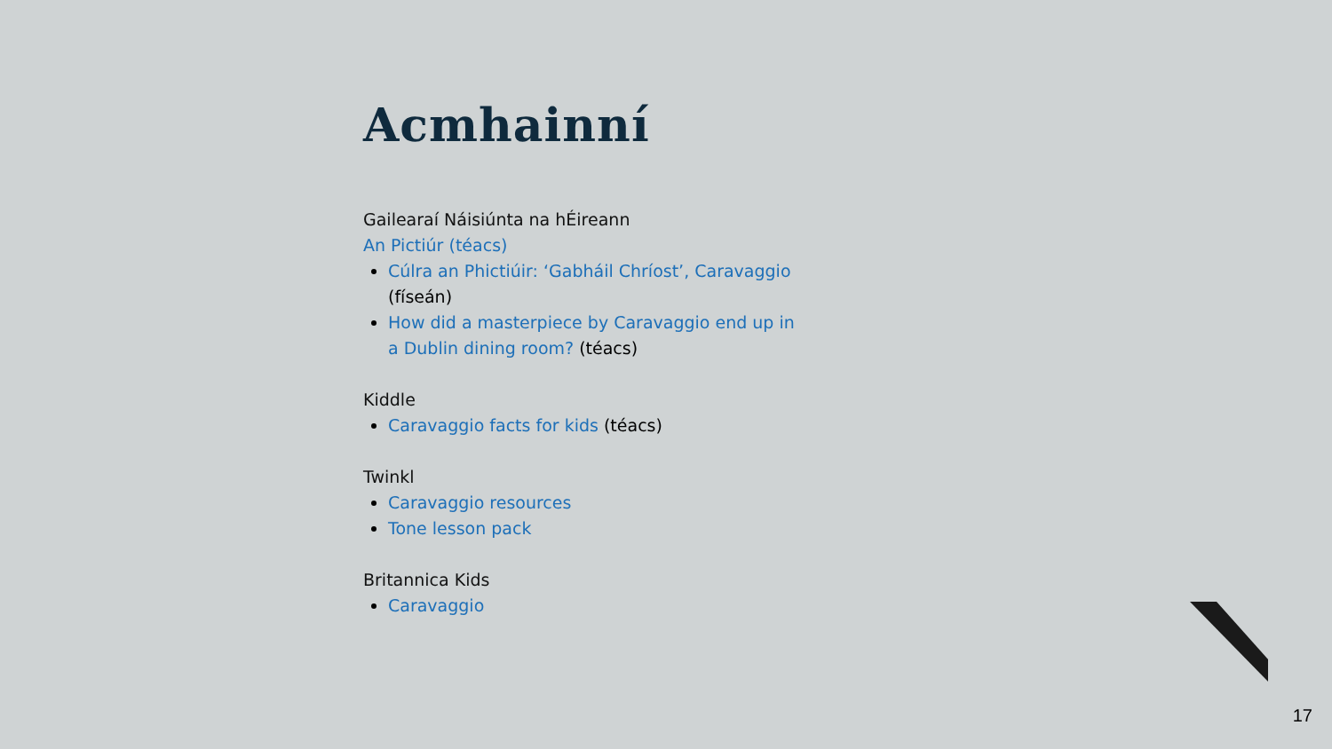Acmhainní
Gailearaí Náisiúnta na hÉireann
An Pictiúr (téacs)
Cúlra an Phictiúir: ‘Gabháil Chríost’, Caravaggio (físeán)
How did a masterpiece by Caravaggio end up in a Dublin dining room? (téacs)
Kiddle
Caravaggio facts for kids (téacs)
Twinkl
Caravaggio resources
Tone lesson pack
Britannica Kids
Caravaggio
17